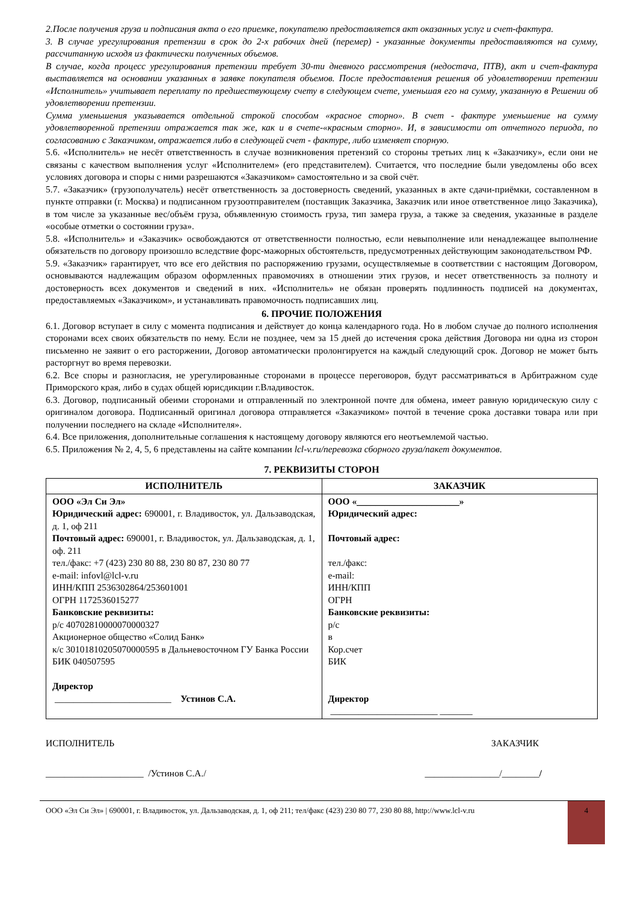2.После получения груза и подписания акта о его приемке, покупателю предоставляется акт оказанных услуг и счет-фактура.
3. В случае урегулирования претензии в срок до 2-х рабочих дней (перемер) - указанные документы предоставляются на сумму, рассчитанную исходя из фактически полученных объемов.
В случае, когда процесс урегулирования претензии требует 30-ти дневного рассмотрения (недостача, ПТВ), акт и счет-фактура выставляется на основании указанных в заявке покупателя объемов. После предоставления решения об удовлетворении претензии «Исполнитель» учитывает переплату по предшествующему счету в следующем счете, уменьшая его на сумму, указанную в Решении об удовлетворении претензии.
Сумма уменьшения указывается отдельной строкой способом «красное сторно». В счет - фактуре уменьшение на сумму удовлетворенной претензии отражается так же, как и в счете-«красным сторно». И, в зависимости от отчетного периода, по согласованию с Заказчиком, отражается либо в следующей счет - фактуре, либо изменяет спорную.
5.6. «Исполнитель» не несёт ответственность в случае возникновения претензий со стороны третьих лиц к «Заказчику», если они не связаны с качеством выполнения услуг «Исполнителем» (его представителем). Считается, что последние были уведомлены обо всех условиях договора и споры с ними разрешаются «Заказчиком» самостоятельно и за свой счёт.
5.7. «Заказчик» (грузополучатель) несёт ответственность за достоверность сведений, указанных в акте сдачи-приёмки, составленном в пункте отправки (г. Москва) и подписанном грузоотправителем (поставщик Заказчика, Заказчик или иное ответственное лицо Заказчика), в том числе за указанные вес/объём груза, объявленную стоимость груза, тип замера груза, а также за сведения, указанные в разделе «особые отметки о состоянии груза».
5.8. «Исполнитель» и «Заказчик» освобождаются от ответственности полностью, если невыполнение или ненадлежащее выполнение обязательств по договору произошло вследствие форс-мажорных обстоятельств, предусмотренных действующим законодательством РФ.
5.9. «Заказчик» гарантирует, что все его действия по распоряжению грузами, осуществляемые в соответствии с настоящим Договором, основываются надлежащим образом оформленных правомочиях в отношении этих грузов, и несет ответственность за полноту и достоверность всех документов и сведений в них. «Исполнитель» не обязан проверять подлинность подписей на документах, предоставляемых «Заказчиком», и устанавливать правомочность подписавших лиц.
6. ПРОЧИЕ ПОЛОЖЕНИЯ
6.1. Договор вступает в силу с момента подписания и действует до конца календарного года. Но в любом случае до полного исполнения сторонами всех своих обязательств по нему. Если не позднее, чем за 15 дней до истечения срока действия Договора ни одна из сторон письменно не заявит о его расторжении, Договор автоматически пролонгируется на каждый следующий срок. Договор не может быть расторгнут во время перевозки.
6.2. Все споры и разногласия, не урегулированные сторонами в процессе переговоров, будут рассматриваться в Арбитражном суде Приморского края, либо в судах общей юрисдикции г.Владивосток.
6.3. Договор, подписанный обеими сторонами и отправленный по электронной почте для обмена, имеет равную юридическую силу с оригиналом договора. Подписанный оригинал договора отправляется «Заказчиком» почтой в течение срока доставки товара или при получении последнего на складе «Исполнителя».
6.4. Все приложения, дополнительные соглашения к настоящему договору являются его неотъемлемой частью.
6.5. Приложения № 2, 4, 5, 6 представлены на сайте компании lcl-v.ru/перевозка сборного груза/пакет документов.
7. РЕКВИЗИТЫ СТОРОН
| ИСПОЛНИТЕЛЬ | ЗАКАЗЧИК |
| --- | --- |
| ООО «Эл Си Эл» Юридический адрес: 690001, г. Владивосток, ул. Дальзаводская, д. 1, оф 211 Почтовый адрес: 690001, г. Владивосток, ул. Дальзаводская, д. 1, оф. 211 тел./факс: +7 (423) 230 80 88, 230 80 87, 230 80 77 e-mail: infovl@lcl-v.ru ИНН/КПП 2536302864/253601001 ОГРН 1172536015277 Банковские реквизиты: р/с 40702810000070000327 Акционерное общество «Солид Банк» к/с 30101810205070000595 в Дальневосточном ГУ Банка России БИК 040507595 Директор _________________________ Устинов С.А. | ООО « ______________________ » Юридический адрес: Почтовый адрес: тел./факс: e-mail: ИНН/КПП ОГРН Банковские реквизиты: р/с в Кор.счет БИК Директор _______________________ _______ |
ИСПОЛНИТЕЛЬ ЗАКАЗЧИК
_____________________ /Устинов С.А./ ________________/________/
ООО «Эл Си Эл» | 690001, г. Владивосток, ул. Дальзаводская, д. 1, оф 211; тел/факс (423) 230 80 77, 230 80 88, http://www.lcl-v.ru
4